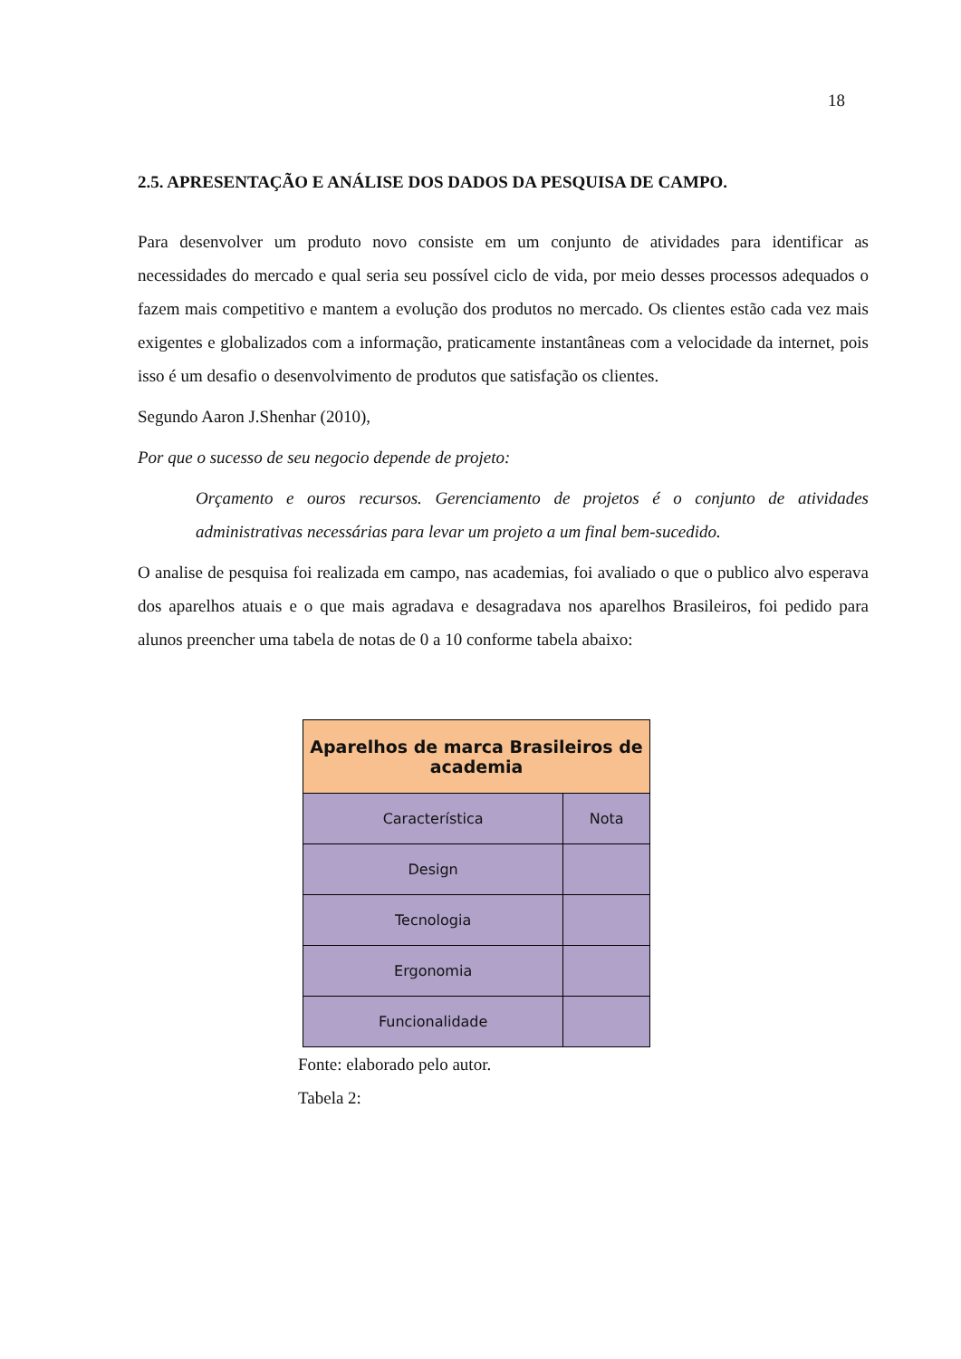18
2.5. APRESENTAÇÃO E ANÁLISE DOS DADOS DA PESQUISA DE CAMPO.
Para desenvolver um produto novo consiste em um conjunto de atividades para identificar as necessidades do mercado e qual seria seu possível ciclo de vida, por meio desses processos adequados o fazem mais competitivo e mantem a evolução dos produtos no mercado. Os clientes estão cada vez mais exigentes e globalizados com a informação, praticamente instantâneas com a velocidade da internet, pois isso é um desafio o desenvolvimento de produtos que satisfação os clientes.
Segundo Aaron J.Shenhar (2010),
Por que o sucesso de seu negocio depende de projeto:
Orçamento e ouros recursos. Gerenciamento de projetos é o conjunto de atividades administrativas necessárias para levar um projeto a um final bem-sucedido.
O analise de pesquisa foi realizada em campo, nas academias, foi avaliado o que o publico alvo esperava dos aparelhos atuais e o que mais agradava e desagradava nos aparelhos Brasileiros, foi pedido para alunos preencher uma tabela de notas de 0 a 10 conforme tabela abaixo:
| Aparelhos de marca Brasileiros de academia | |
| --- | --- |
| Característica | Nota |
| Design | |
| Tecnologia | |
| Ergonomia | |
| Funcionalidade | |
Fonte: elaborado pelo autor.
Tabela 2: